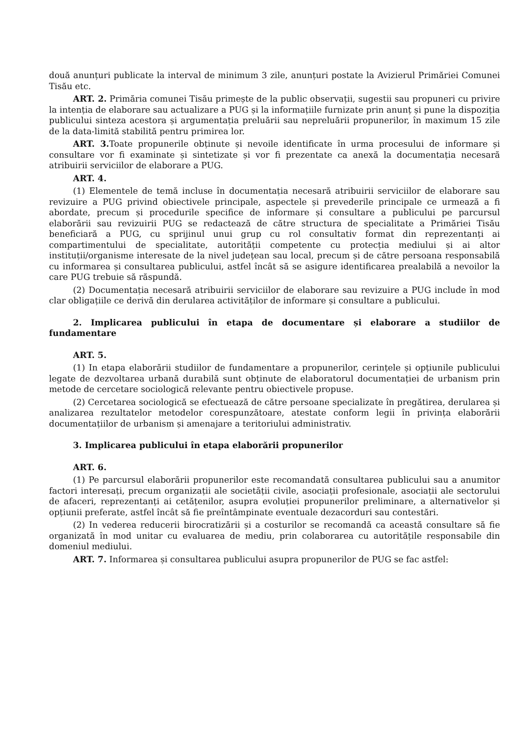două anunțuri publicate la interval de minimum 3 zile, anunțuri postate la Avizierul Primăriei Comunei Tisău etc.
ART. 2. Primăria comunei Tisău primește de la public observații, sugestii sau propuneri cu privire la intenția de elaborare sau actualizare a PUG și la informațiile furnizate prin anunț și pune la dispoziția publicului sinteza acestora și argumentația preluării sau nepreluării propunerilor, în maximum 15 zile de la data-limită stabilită pentru primirea lor.
ART. 3. Toate propunerile obținute și nevoile identificate în urma procesului de informare și consultare vor fi examinate și sintetizate și vor fi prezentate ca anexă la documentația necesară atribuirii serviciilor de elaborare a PUG.
ART. 4.
(1) Elementele de temă incluse în documentația necesară atribuirii serviciilor de elaborare sau revizuire a PUG privind obiectivele principale, aspectele și prevederile principale ce urmează a fi abordate, precum și procedurile specifice de informare și consultare a publicului pe parcursul elaborării sau revizuirii PUG se redactează de către structura de specialitate a Primăriei Tisău beneficiară a PUG, cu sprijinul unui grup cu rol consultativ format din reprezentanți ai compartimentului de specialitate, autorității competente cu protecția mediului și ai altor instituții/organisme interesate de la nivel județean sau local, precum și de către persoana responsabilă cu informarea și consultarea publicului, astfel încât să se asigure identificarea prealabilă a nevoilor la care PUG trebuie să răspundă.
(2) Documentația necesară atribuirii serviciilor de elaborare sau revizuire a PUG include în mod clar obligațiile ce derivă din derularea activităților de informare și consultare a publicului.
2. Implicarea publicului în etapa de documentare și elaborare a studiilor de fundamentare
ART. 5.
(1) In etapa elaborării studiilor de fundamentare a propunerilor, cerințele și opțiunile publicului legate de dezvoltarea urbană durabilă sunt obținute de elaboratorul documentației de urbanism prin metode de cercetare sociologică relevante pentru obiectivele propuse.
(2) Cercetarea sociologică se efectuează de către persoane specializate în pregătirea, derularea și analizarea rezultatelor metodelor corespunzătoare, atestate conform legii în privința elaborării documentațiilor de urbanism și amenajare a teritoriului administrativ.
3. Implicarea publicului în etapa elaborării propunerilor
ART. 6.
(1) Pe parcursul elaborării propunerilor este recomandată consultarea publicului sau a anumitor factori interesați, precum organizații ale societății civile, asociații profesionale, asociații ale sectorului de afaceri, reprezentanți ai cetățenilor, asupra evoluției propunerilor preliminare, a alternativelor și opțiunii preferate, astfel încât să fie preîntâmpinate eventuale dezacorduri sau contestări.
(2) In vederea reducerii birocratizării și a costurilor se recomandă ca această consultare să fie organizată în mod unitar cu evaluarea de mediu, prin colaborarea cu autoritățile responsabile din domeniul mediului.
ART. 7. Informarea și consultarea publicului asupra propunerilor de PUG se fac astfel: